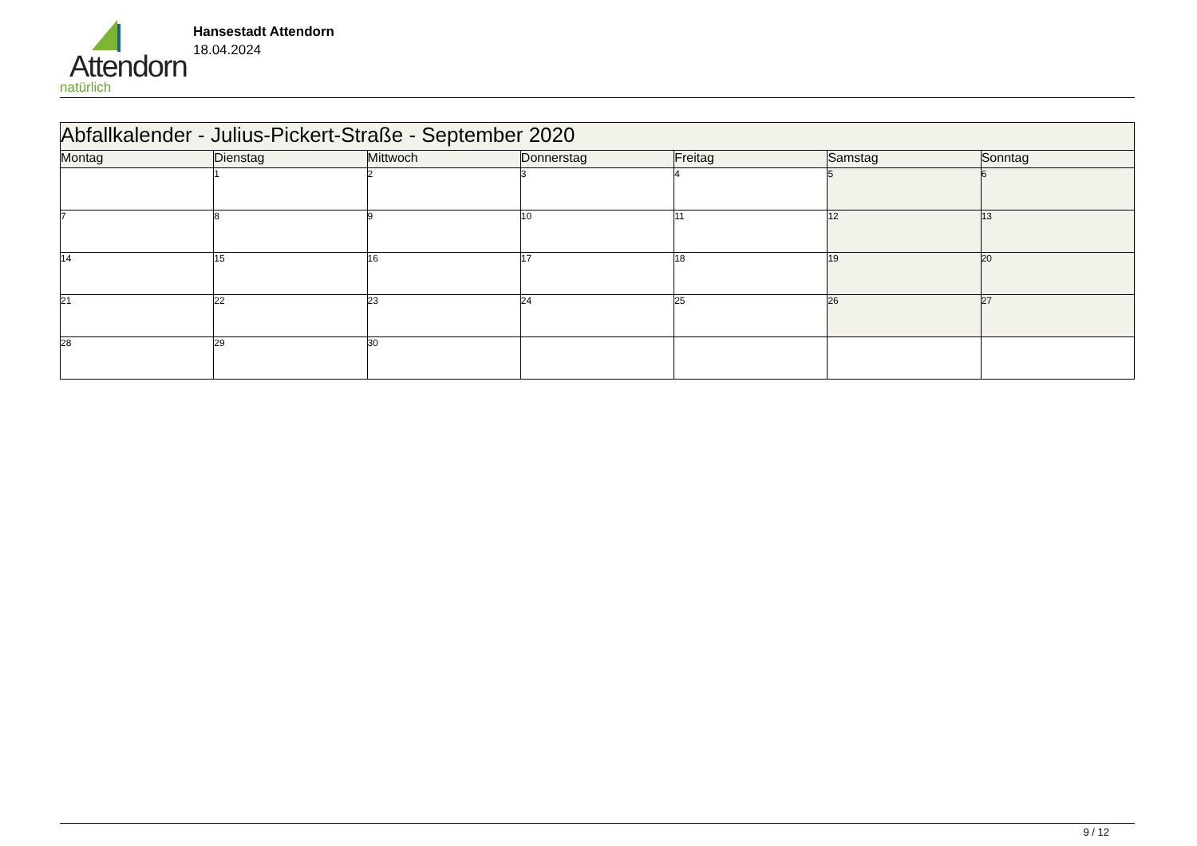Attendorn
natürlich
Hansestadt Attendorn
18.04.2024
| Abfallkalender - Julius-Pickert-Straße - September 2020 | | | | | | |
| Montag | Dienstag | Mittwoch | Donnerstag | Freitag | Samstag | Sonntag |
| | 1 | 2 | 3 | 4 | 5 | 6 |
| 7 | 8 | 9 | 10 | 11 | 12 | 13 |
| 14 | 15 | 16 | 17 | 18 | 19 | 20 |
| 21 | 22 | 23 | 24 | 25 | 26 | 27 |
| 28 | 29 | 30 | | | | |
9 / 12